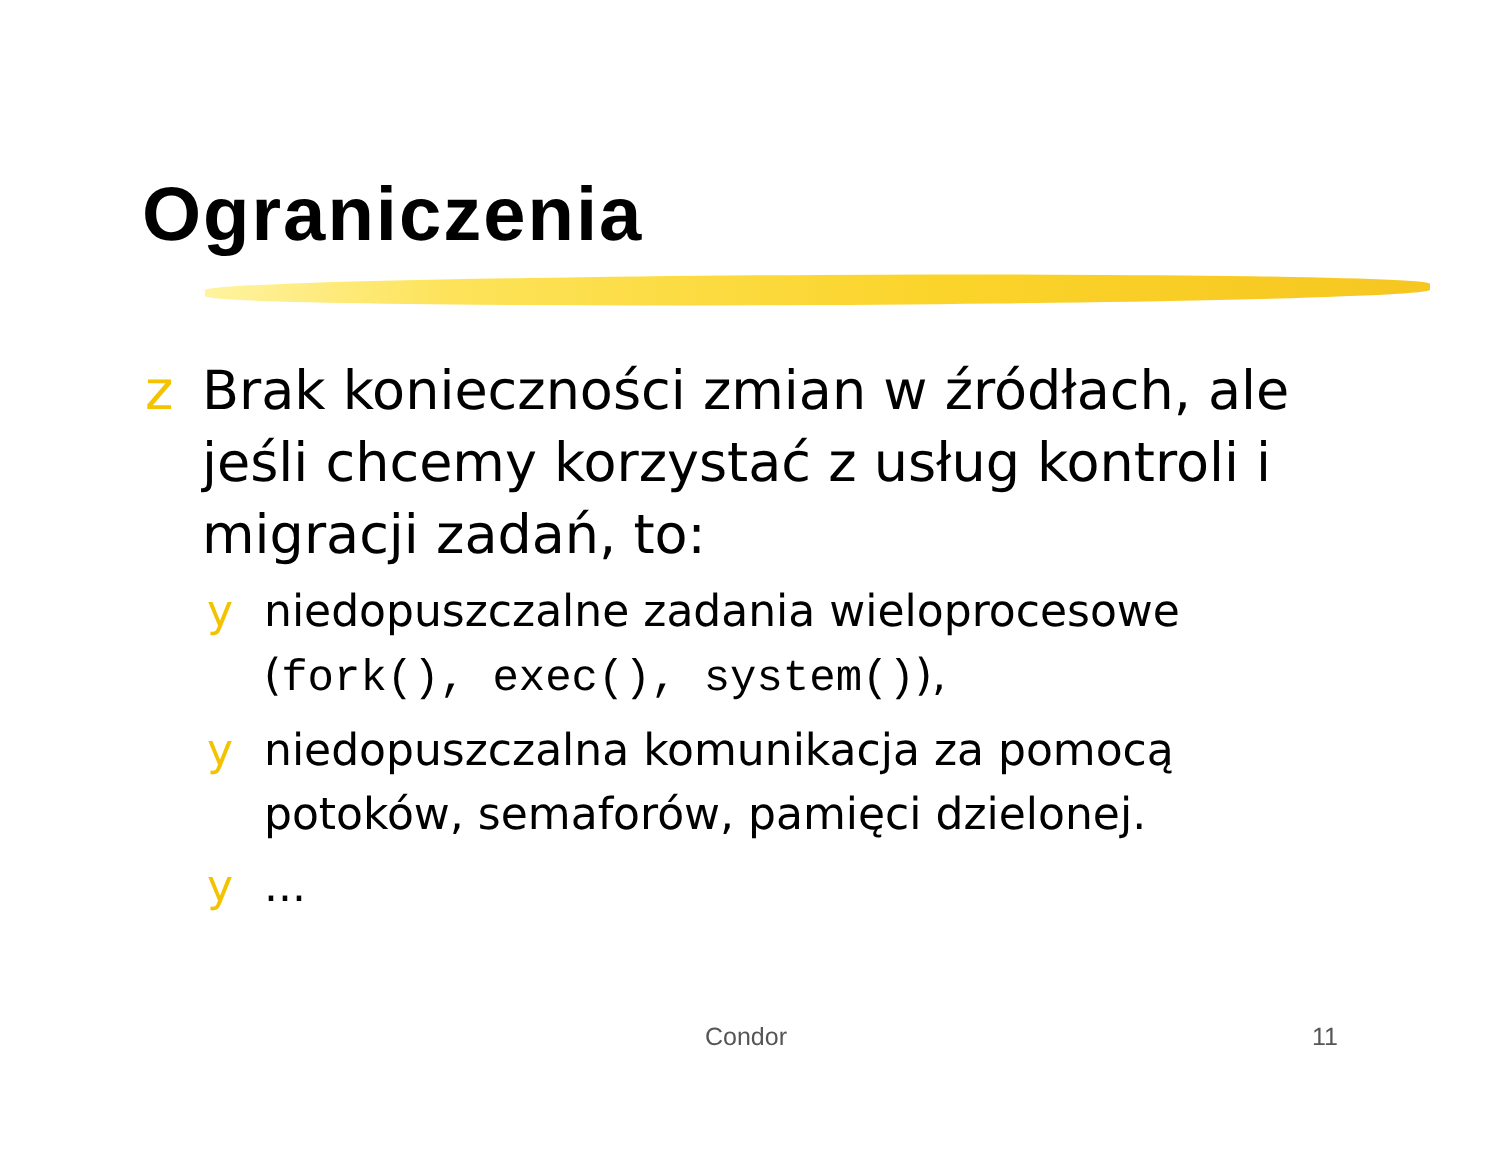Ograniczenia
z Brak konieczności zmian w źródłach, ale jeśli chcemy korzystać z usług kontroli i migracji zadań, to:
y niedopuszczalne zadania wieloprocesowe (fork(), exec(), system()),
y niedopuszczalna komunikacja za pomocą potoków, semaforów, pamięci dzielonej.
y...
Condor 11